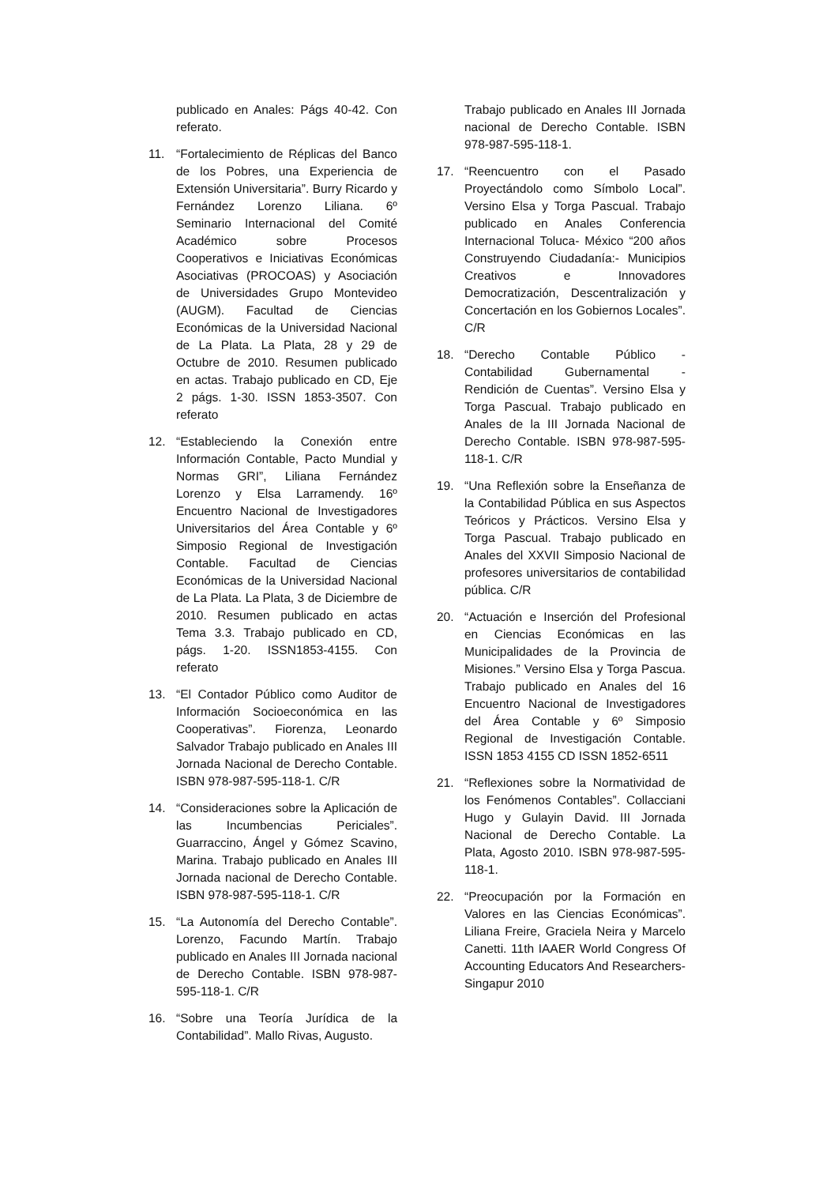publicado en Anales: Págs 40-42. Con referato.
11. “Fortalecimiento de Réplicas del Banco de los Pobres, una Experiencia de Extensión Universitaria”. Burry Ricardo y Fernández Lorenzo Liliana. 6º Seminario Internacional del Comité Académico sobre Procesos Cooperativos e Iniciativas Económicas Asociativas (PROCOAS) y Asociación de Universidades Grupo Montevideo (AUGM). Facultad de Ciencias Económicas de la Universidad Nacional de La Plata. La Plata, 28 y 29 de Octubre de 2010. Resumen publicado en actas. Trabajo publicado en CD, Eje 2 págs. 1-30. ISSN 1853-3507. Con referato
12. “Estableciendo la Conexión entre Información Contable, Pacto Mundial y Normas GRI”, Liliana Fernández Lorenzo y Elsa Larramendy. 16º Encuentro Nacional de Investigadores Universitarios del Área Contable y 6º Simposio Regional de Investigación Contable. Facultad de Ciencias Económicas de la Universidad Nacional de La Plata. La Plata, 3 de Diciembre de 2010. Resumen publicado en actas Tema 3.3. Trabajo publicado en CD, págs. 1-20. ISSN1853-4155. Con referato
13. “El Contador Público como Auditor de Información Socioeconómica en las Cooperativas”. Fiorenza, Leonardo Salvador Trabajo publicado en Anales III Jornada Nacional de Derecho Contable. ISBN 978-987-595-118-1. C/R
14. “Consideraciones sobre la Aplicación de las Incumbencias Periciales”. Guarraccino, Ángel y Gómez Scavino, Marina. Trabajo publicado en Anales III Jornada nacional de Derecho Contable. ISBN 978-987-595-118-1. C/R
15. “La Autonomía del Derecho Contable”. Lorenzo, Facundo Martín. Trabajo publicado en Anales III Jornada nacional de Derecho Contable. ISBN 978-987-595-118-1. C/R
16. “Sobre una Teoría Jurídica de la Contabilidad”. Mallo Rivas, Augusto.
Trabajo publicado en Anales III Jornada nacional de Derecho Contable. ISBN 978-987-595-118-1.
17. “Reencuentro con el Pasado Proyectándolo como Símbolo Local”. Versino Elsa y Torga Pascual. Trabajo publicado en Anales Conferencia Internacional Toluca- México “200 años Construyendo Ciudadanía:- Municipios Creativos e Innovadores Democratización, Descentralización y Concertación en los Gobiernos Locales”. C/R
18. “Derecho Contable Público - Contabilidad Gubernamental - Rendición de Cuentas”. Versino Elsa y Torga Pascual. Trabajo publicado en Anales de la III Jornada Nacional de Derecho Contable. ISBN 978-987-595-118-1. C/R
19. “Una Reflexión sobre la Enseñanza de la Contabilidad Pública en sus Aspectos Teóricos y Prácticos. Versino Elsa y Torga Pascual. Trabajo publicado en Anales del XXVII Simposio Nacional de profesores universitarios de contabilidad pública. C/R
20. “Actuación e Inserción del Profesional en Ciencias Económicas en las Municipalidades de la Provincia de Misiones.” Versino Elsa y Torga Pascua. Trabajo publicado en Anales del 16 Encuentro Nacional de Investigadores del Área Contable y 6º Simposio Regional de Investigación Contable. ISSN 1853 4155 CD ISSN 1852-6511
21. “Reflexiones sobre la Normatividad de los Fenómenos Contables”. Collacciani Hugo y Gulayin David. III Jornada Nacional de Derecho Contable. La Plata, Agosto 2010. ISBN 978-987-595-118-1.
22. “Preocupación por la Formación en Valores en las Ciencias Económicas”. Liliana Freire, Graciela Neira y Marcelo Canetti. 11th IAAER World Congress Of Accounting Educators And Researchers- Singapur 2010